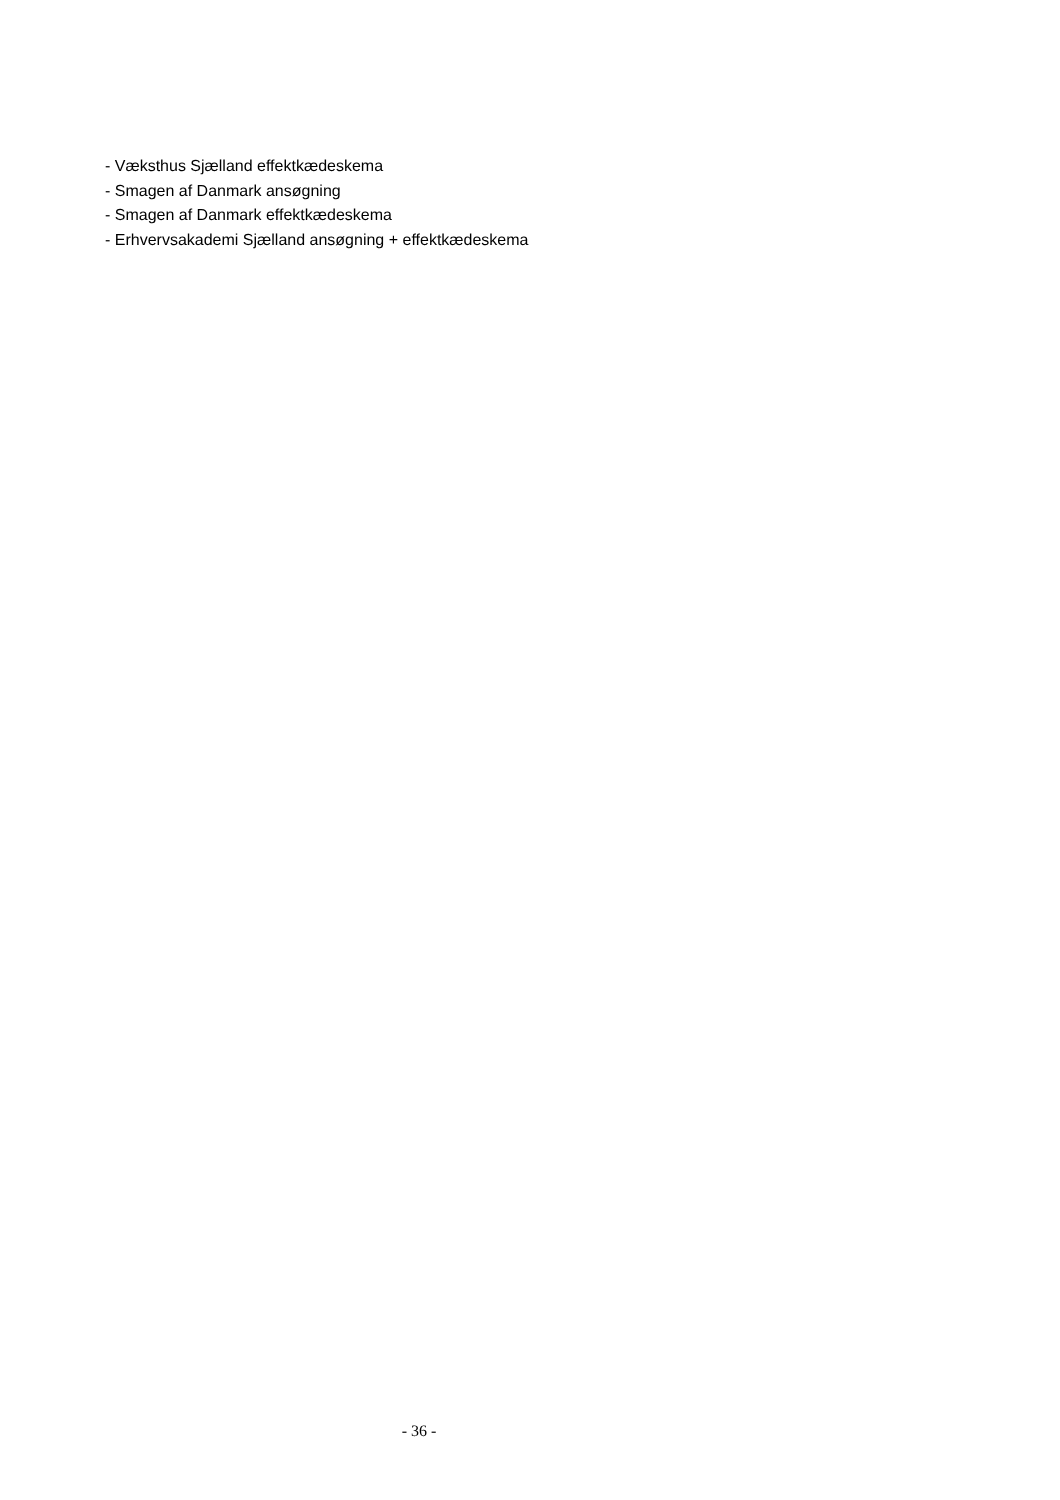- Væksthus Sjælland effektkædeskema
- Smagen af Danmark ansøgning
- Smagen af Danmark effektkædeskema
- Erhvervsakademi Sjælland ansøgning + effektkædeskema
- 36 -